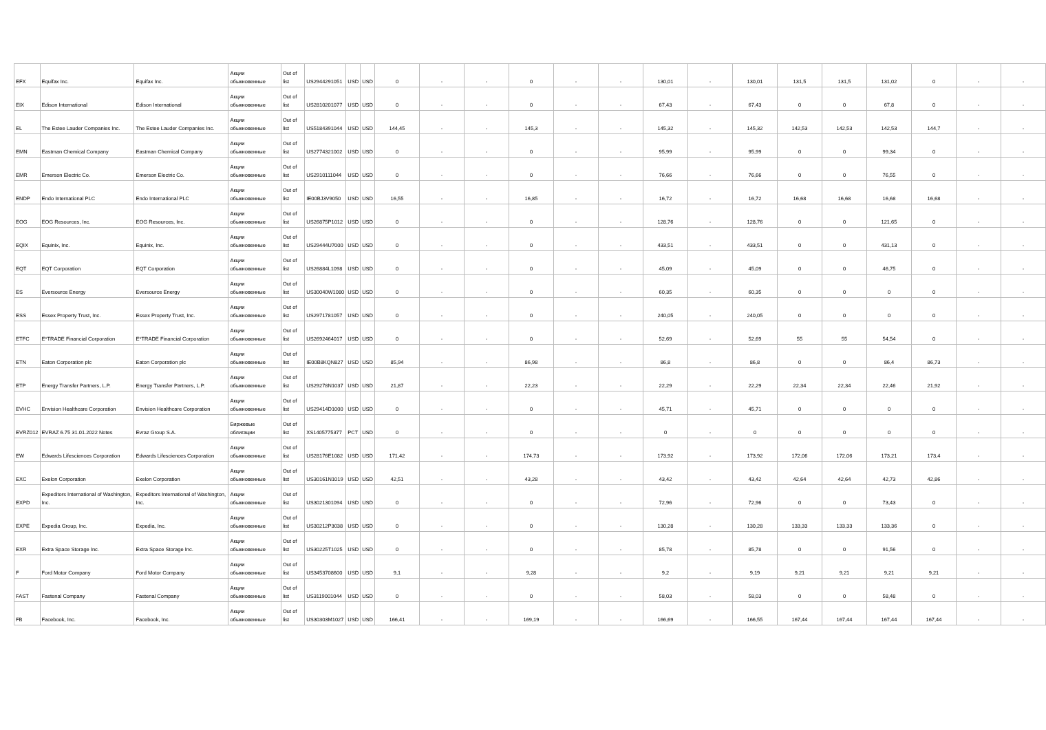| EFX | Equifax Inc. | Equifax Inc. | Акции обыкновенные | Out of list | US2944291051 | USD | USD | 0 | - | - | 0 | - | - | 130,01 | - | 130,01 | 131,5 | 131,5 | 131,02 | 0 | - | - |
| EIX | Edison International | Edison International | Акции обыкновенные | Out of list | US2810201077 | USD | USD | 0 | - | - | 0 | - | - | 67,43 | - | 67,43 | 0 | 0 | 67,8 | 0 | - | - |
| EL | The Estee Lauder Companies Inc. | The Estee Lauder Companies Inc. | Акции обыкновенные | Out of list | US5184391044 | USD | USD | 144,45 | - | - | 145,3 | - | - | 145,32 | - | 145,32 | 142,53 | 142,53 | 142,53 | 144,7 | - | - |
| EMN | Eastman Chemical Company | Eastman Chemical Company | Акции обыкновенные | Out of list | US2774321002 | USD | USD | 0 | - | - | 0 | - | - | 95,99 | - | 95,99 | 0 | 0 | 99,34 | 0 | - | - |
| EMR | Emerson Electric Co. | Emerson Electric Co. | Акции обыкновенные | Out of list | US2910111044 | USD | USD | 0 | - | - | 0 | - | - | 76,66 | - | 76,66 | 0 | 0 | 76,55 | 0 | - | - |
| ENDP | Endo International PLC | Endo International PLC | Акции обыкновенные | Out of list | IE00BJ3V9050 | USD | USD | 16,55 | - | - | 16,85 | - | - | 16,72 | - | 16,72 | 16,68 | 16,68 | 16,68 | 16,68 | - | - |
| EOG | EOG Resources, Inc. | EOG Resources, Inc. | Акции обыкновенные | Out of list | US26875P1012 | USD | USD | 0 | - | - | 0 | - | - | 128,76 | - | 128,76 | 0 | 0 | 121,65 | 0 | - | - |
| EQIX | Equinix, Inc. | Equinix, Inc. | Акции обыкновенные | Out of list | US29444U7000 | USD | USD | 0 | - | - | 0 | - | - | 433,51 | - | 433,51 | 0 | 0 | 431,13 | 0 | - | - |
| EQT | EQT Corporation | EQT Corporation | Акции обыкновенные | Out of list | US26884L1098 | USD | USD | 0 | - | - | 0 | - | - | 45,09 | - | 45,09 | 0 | 0 | 46,75 | 0 | - | - |
| ES | Eversource Energy | Eversource Energy | Акции обыкновенные | Out of list | US30040W1080 | USD | USD | 0 | - | - | 0 | - | - | 60,35 | - | 60,35 | 0 | 0 | 0 | 0 | - | - |
| ESS | Essex Property Trust, Inc. | Essex Property Trust, Inc. | Акции обыкновенные | Out of list | US2971781057 | USD | USD | 0 | - | - | 0 | - | - | 240,05 | - | 240,05 | 0 | 0 | 0 | 0 | - | - |
| ETFC | E*TRADE Financial Corporation | E*TRADE Financial Corporation | Акции обыкновенные | Out of list | US2692464017 | USD | USD | 0 | - | - | 0 | - | - | 52,69 | - | 52,69 | 55 | 55 | 54,54 | 0 | - | - |
| ETN | Eaton Corporation plc | Eaton Corporation plc | Акции обыкновенные | Out of list | IE00B8KQN827 | USD | USD | 85,94 | - | - | 86,98 | - | - | 86,8 | - | 86,8 | 0 | 0 | 86,4 | 86,73 | - | - |
| ETP | Energy Transfer Partners, L.P. | Energy Transfer Partners, L.P. | Акции обыкновенные | Out of list | US29278N1037 | USD | USD | 21,87 | - | - | 22,23 | - | - | 22,29 | - | 22,29 | 22,34 | 22,34 | 22,46 | 21,92 | - | - |
| EVHC | Envision Healthcare Corporation | Envision Healthcare Corporation | Акции обыкновенные | Out of list | US29414D1000 | USD | USD | 0 | - | - | 0 | - | - | 45,71 | - | 45,71 | 0 | 0 | 0 | 0 | - | - |
| EVRZ012 | EVRAZ 6.75 31.01.2022 Notes | Evraz Group S.A. | Биржевые облигации | Out of list | XS1405775377 | PCT | USD | 0 | - | - | 0 | - | - | 0 | - | 0 | 0 | 0 | 0 | 0 | - | - |
| EW | Edwards Lifesciences Corporation | Edwards Lifesciences Corporation | Акции обыкновенные | Out of list | US28176E1082 | USD | USD | 171,42 | - | - | 174,73 | - | - | 173,92 | - | 173,92 | 172,06 | 172,06 | 173,21 | 173,4 | - | - |
| EXC | Exelon Corporation | Exelon Corporation | Акции обыкновенные | Out of list | US30161N1019 | USD | USD | 42,51 | - | - | 43,28 | - | - | 43,42 | - | 43,42 | 42,64 | 42,64 | 42,73 | 42,86 | - | - |
| EXPD | Expeditors International of Washington, Inc. | Expeditors International of Washington, Inc. | Акции обыкновенные | Out of list | US3021301094 | USD | USD | 0 | - | - | 0 | - | - | 72,96 | - | 72,96 | 0 | 0 | 73,43 | 0 | - | - |
| EXPE | Expedia Group, Inc. | Expedia, Inc. | Акции обыкновенные | Out of list | US30212P3038 | USD | USD | 0 | - | - | 0 | - | - | 130,28 | - | 130,28 | 133,33 | 133,33 | 133,36 | 0 | - | - |
| EXR | Extra Space Storage Inc. | Extra Space Storage Inc. | Акции обыкновенные | Out of list | US30225T1025 | USD | USD | 0 | - | - | 0 | - | - | 85,78 | - | 85,78 | 0 | 0 | 91,56 | 0 | - | - |
| F | Ford Motor Company | Ford Motor Company | Акции обыкновенные | Out of list | US3453708600 | USD | USD | 9,1 | - | - | 9,28 | - | - | 9,2 | - | 9,19 | 9,21 | 9,21 | 9,21 | 9,21 | - | - |
| FAST | Fastenal Company | Fastenal Company | Акции обыкновенные | Out of list | US3119001044 | USD | USD | 0 | - | - | 0 | - | - | 58,03 | - | 58,03 | 0 | 0 | 58,48 | 0 | - | - |
| FB | Facebook, Inc. | Facebook, Inc. | Акции обыкновенные | Out of list | US30303M1027 | USD | USD | 166,41 | - | - | 169,19 | - | - | 166,69 | - | 166,55 | 167,44 | 167,44 | 167,44 | 167,44 | - | - |